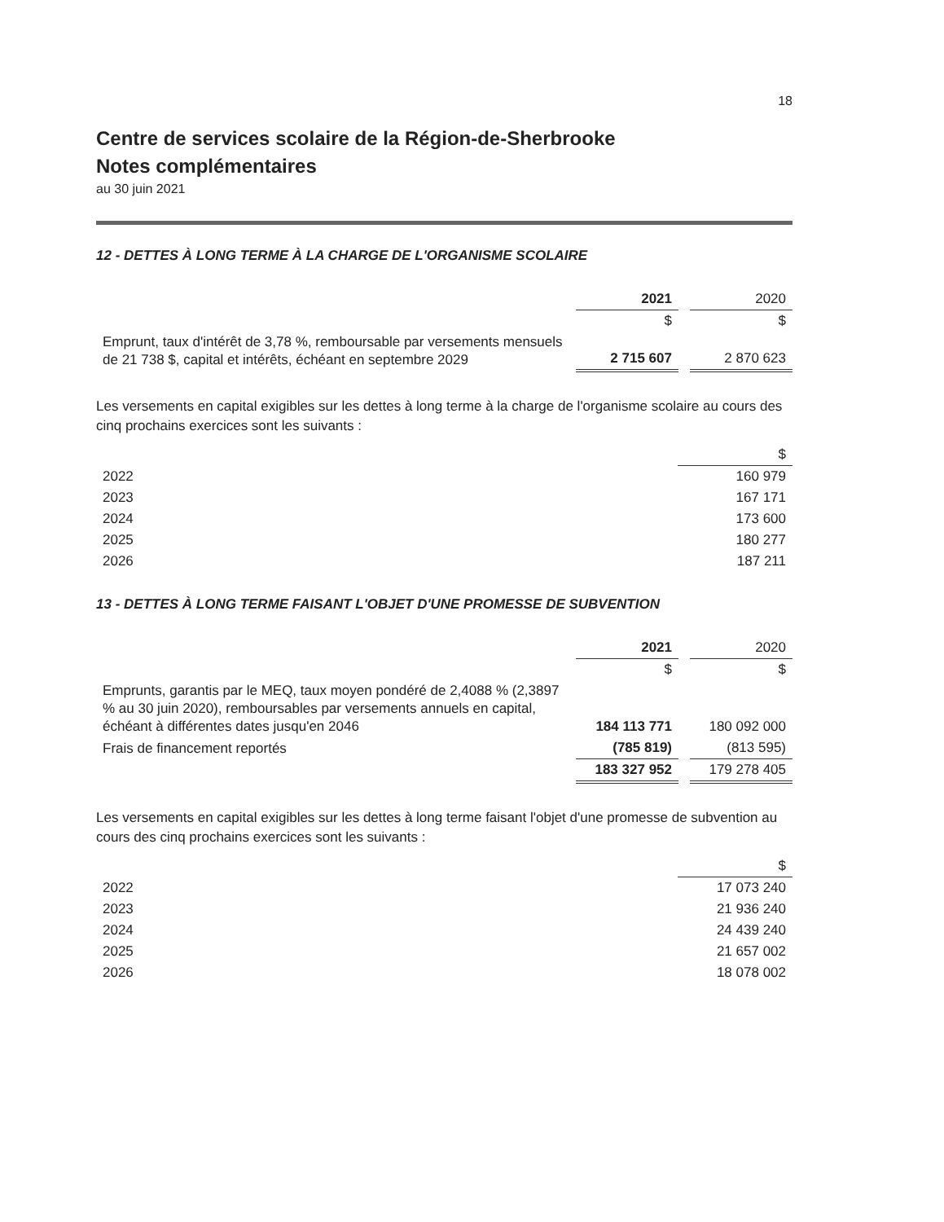18
Centre de services scolaire de la Région-de-Sherbrooke
Notes complémentaires
au 30 juin 2021
12 - DETTES À LONG TERME À LA CHARGE DE L'ORGANISME SCOLAIRE
| | 2021 | | 2020 |
| | $ | | $ |
| Emprunt, taux d'intérêt de 3,78 %, remboursable par versements mensuels de 21 738 $, capital et intérêts, échéant en septembre 2029 | 2 715 607 | | 2 870 623 |
Les versements en capital exigibles sur les dettes à long terme à la charge de l'organisme scolaire au cours des cinq prochains exercices sont les suivants :
| | $ |
| --- | --- |
| 2022 | 160 979 |
| 2023 | 167 171 |
| 2024 | 173 600 |
| 2025 | 180 277 |
| 2026 | 187 211 |
13 - DETTES À LONG TERME FAISANT L'OBJET D'UNE PROMESSE DE SUBVENTION
| | 2021 | | 2020 |
| | $ | | $ |
| Emprunts, garantis par le MEQ, taux moyen pondéré de 2,4088 % (2,3897 % au 30 juin 2020), remboursables par versements annuels en capital, échéant à différentes dates jusqu'en 2046 | 184 113 771 | | 180 092 000 |
| Frais de financement reportés | (785 819) | | (813 595) |
| | 183 327 952 | | 179 278 405 |
Les versements en capital exigibles sur les dettes à long terme faisant l'objet d'une promesse de subvention au cours des cinq prochains exercices sont les suivants :
| | $ |
| --- | --- |
| 2022 | 17 073 240 |
| 2023 | 21 936 240 |
| 2024 | 24 439 240 |
| 2025 | 21 657 002 |
| 2026 | 18 078 002 |